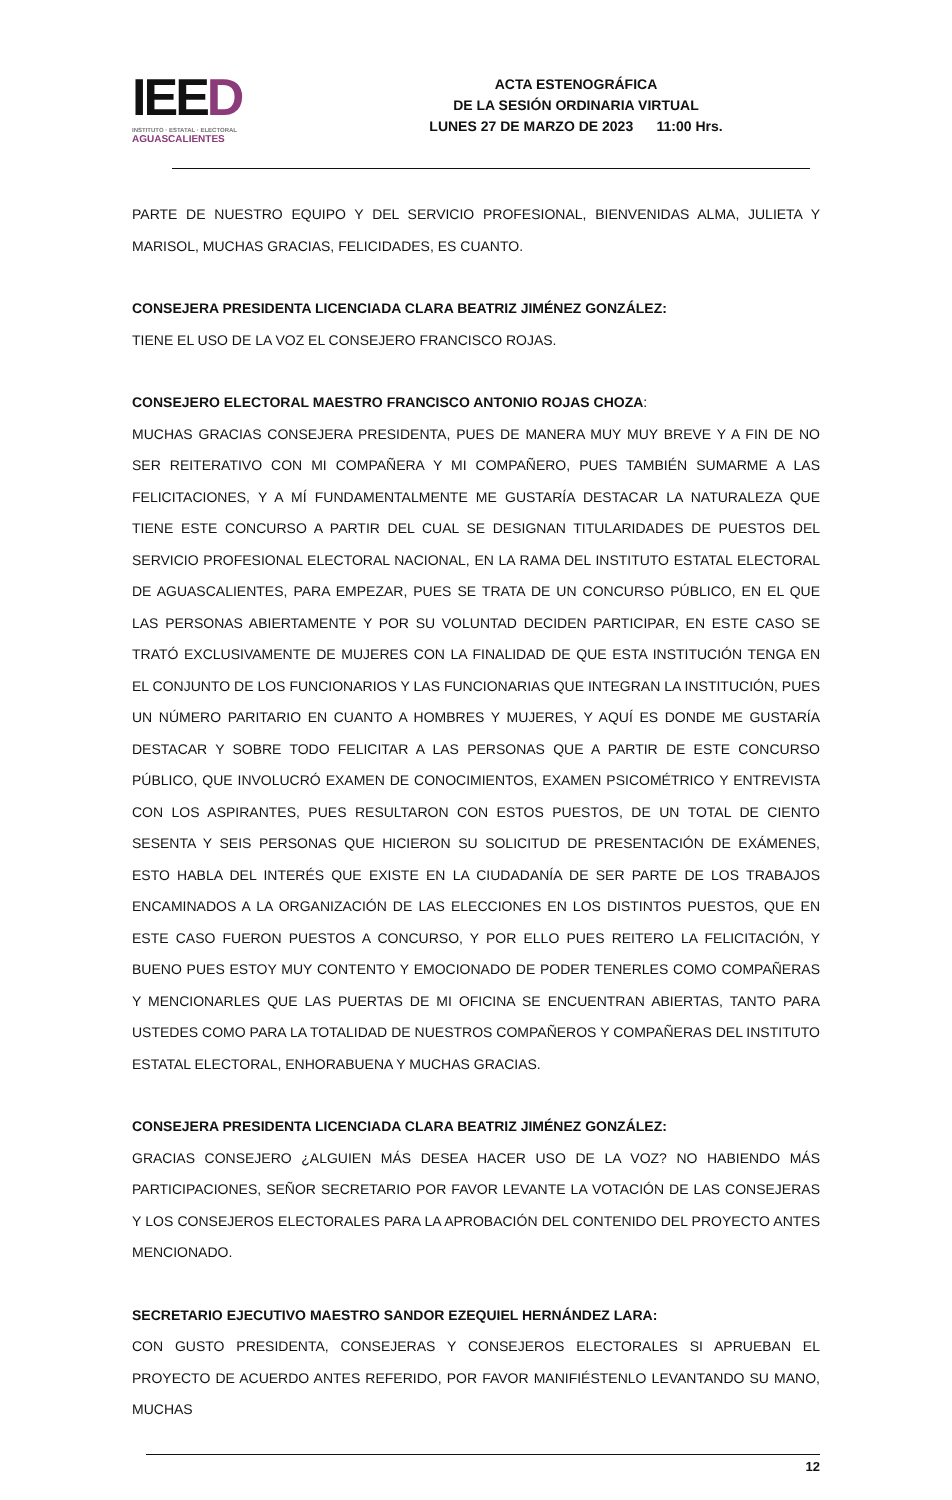IEED
INSTITUTO · ESTATAL · ELECTORAL
AGUASCALIENTES
ACTA ESTENOGRÁFICA
DE LA SESIÓN ORDINARIA VIRTUAL
LUNES 27 DE MARZO DE 2023 11:00 Hrs.
PARTE DE NUESTRO EQUIPO Y DEL SERVICIO PROFESIONAL, BIENVENIDAS ALMA, JULIETA Y MARISOL, MUCHAS GRACIAS, FELICIDADES, ES CUANTO.
CONSEJERA PRESIDENTA LICENCIADA CLARA BEATRIZ JIMÉNEZ GONZÁLEZ:
TIENE EL USO DE LA VOZ EL CONSEJERO FRANCISCO ROJAS.
CONSEJERO ELECTORAL MAESTRO FRANCISCO ANTONIO ROJAS CHOZA:
MUCHAS GRACIAS CONSEJERA PRESIDENTA, PUES DE MANERA MUY MUY BREVE Y A FIN DE NO SER REITERATIVO CON MI COMPAÑERA Y MI COMPAÑERO, PUES TAMBIÉN SUMARME A LAS FELICITACIONES, Y A MÍ FUNDAMENTALMENTE ME GUSTARÍA DESTACAR LA NATURALEZA QUE TIENE ESTE CONCURSO A PARTIR DEL CUAL SE DESIGNAN TITULARIDADES DE PUESTOS DEL SERVICIO PROFESIONAL ELECTORAL NACIONAL, EN LA RAMA DEL INSTITUTO ESTATAL ELECTORAL DE AGUASCALIENTES, PARA EMPEZAR, PUES SE TRATA DE UN CONCURSO PÚBLICO, EN EL QUE LAS PERSONAS ABIERTAMENTE Y POR SU VOLUNTAD DECIDEN PARTICIPAR, EN ESTE CASO SE TRATÓ EXCLUSIVAMENTE DE MUJERES CON LA FINALIDAD DE QUE ESTA INSTITUCIÓN TENGA EN EL CONJUNTO DE LOS FUNCIONARIOS Y LAS FUNCIONARIAS QUE INTEGRAN LA INSTITUCIÓN, PUES UN NÚMERO PARITARIO EN CUANTO A HOMBRES Y MUJERES, Y AQUÍ ES DONDE ME GUSTARÍA DESTACAR Y SOBRE TODO FELICITAR A LAS PERSONAS QUE A PARTIR DE ESTE CONCURSO PÚBLICO, QUE INVOLUCRÓ EXAMEN DE CONOCIMIENTOS, EXAMEN PSICOMÉTRICO Y ENTREVISTA CON LOS ASPIRANTES, PUES RESULTARON CON ESTOS PUESTOS, DE UN TOTAL DE CIENTO SESENTA Y SEIS PERSONAS QUE HICIERON SU SOLICITUD DE PRESENTACIÓN DE EXÁMENES, ESTO HABLA DEL INTERÉS QUE EXISTE EN LA CIUDADANÍA DE SER PARTE DE LOS TRABAJOS ENCAMINADOS A LA ORGANIZACIÓN DE LAS ELECCIONES EN LOS DISTINTOS PUESTOS, QUE EN ESTE CASO FUERON PUESTOS A CONCURSO, Y POR ELLO PUES REITERO LA FELICITACIÓN, Y BUENO PUES ESTOY MUY CONTENTO Y EMOCIONADO DE PODER TENERLES COMO COMPAÑERAS Y MENCIONARLES QUE LAS PUERTAS DE MI OFICINA SE ENCUENTRAN ABIERTAS, TANTO PARA USTEDES COMO PARA LA TOTALIDAD DE NUESTROS COMPAÑEROS Y COMPAÑERAS DEL INSTITUTO ESTATAL ELECTORAL, ENHORABUENA Y MUCHAS GRACIAS.
CONSEJERA PRESIDENTA LICENCIADA CLARA BEATRIZ JIMÉNEZ GONZÁLEZ:
GRACIAS CONSEJERO ¿ALGUIEN MÁS DESEA HACER USO DE LA VOZ? NO HABIENDO MÁS PARTICIPACIONES, SEÑOR SECRETARIO POR FAVOR LEVANTE LA VOTACIÓN DE LAS CONSEJERAS Y LOS CONSEJEROS ELECTORALES PARA LA APROBACIÓN DEL CONTENIDO DEL PROYECTO ANTES MENCIONADO.
SECRETARIO EJECUTIVO MAESTRO SANDOR EZEQUIEL HERNÁNDEZ LARA:
CON GUSTO PRESIDENTA, CONSEJERAS Y CONSEJEROS ELECTORALES SI APRUEBAN EL PROYECTO DE ACUERDO ANTES REFERIDO, POR FAVOR MANIFIÉSTENLO LEVANTANDO SU MANO, MUCHAS
12